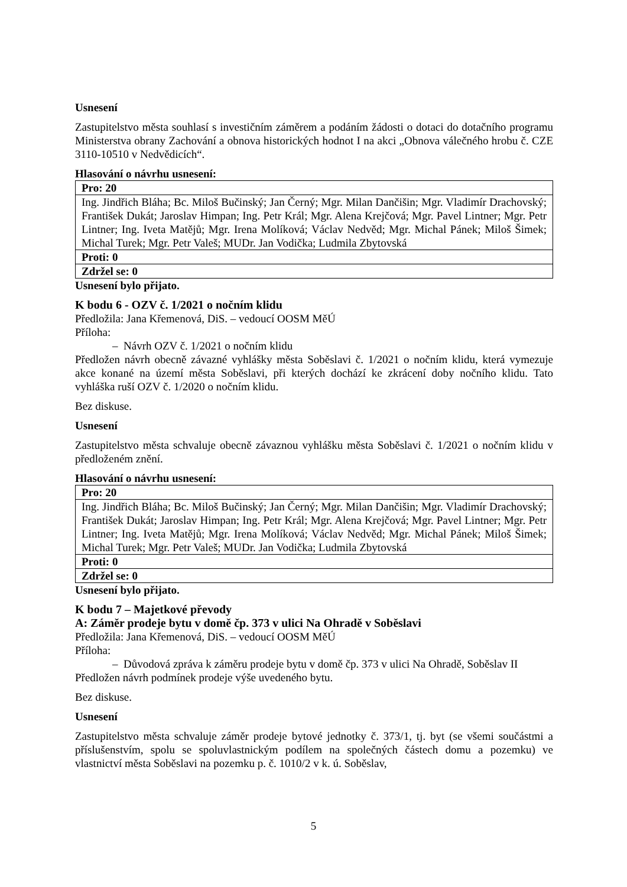Usnesení
Zastupitelstvo města souhlasí s investičním záměrem a podáním žádosti o dotaci do dotačního programu Ministerstva obrany Zachování a obnova historických hodnot I na akci „Obnova válečného hrobu č. CZE 3110-10510 v Nedvědicích“.
Hlasování o návrhu usnesení:
| Pro: 20 |
| Ing. Jindřich Bláha; Bc. Miloš Bučinský; Jan Černý; Mgr. Milan Dančišin; Mgr. Vladimír Drachovský; František Dukát; Jaroslav Himpan; Ing. Petr Král; Mgr. Alena Krejčová; Mgr. Pavel Lintner; Mgr. Petr Lintner; Ing. Iveta Matějů; Mgr. Irena Molíková; Václav Nedvěd; Mgr. Michal Pánek; Miloš Šimek; Michal Turek; Mgr. Petr Valeš; MUDr. Jan Vodička; Ludmila Zbytovská |
| Proti: 0 |
| Zdržel se: 0 |
Usnesení bylo přijato.
K bodu 6 - OZV č. 1/2021 o nočním klidu
Předložila: Jana Křemenová, DiS. – vedoucí OOSM MěÚ
Příloha:
– Návrh OZV č. 1/2021 o nočním klidu
Předložen návrh obecně závazné vyhlášky města Soběslavi č. 1/2021 o nočním klidu, která vymezuje akce konané na území města Soběslavi, při kterých dochází ke zkrácení doby nočního klidu. Tato vyhláška ruší OZV č. 1/2020 o nočním klidu.
Bez diskuse.
Usnesení
Zastupitelstvo města schvaluje obecně závaznou vyhlášku města Soběslavi č. 1/2021 o nočním klidu v předloženém znění.
Hlasování o návrhu usnesení:
| Pro: 20 |
| Ing. Jindřich Bláha; Bc. Miloš Bučinský; Jan Černý; Mgr. Milan Dančišin; Mgr. Vladimír Drachovský; František Dukát; Jaroslav Himpan; Ing. Petr Král; Mgr. Alena Krejčová; Mgr. Pavel Lintner; Mgr. Petr Lintner; Ing. Iveta Matějů; Mgr. Irena Molíková; Václav Nedvěd; Mgr. Michal Pánek; Miloš Šimek; Michal Turek; Mgr. Petr Valeš; MUDr. Jan Vodička; Ludmila Zbytovská |
| Proti: 0 |
| Zdržel se: 0 |
Usnesení bylo přijato.
K bodu 7 – Majetkové převody
A: Záměr prodeje bytu v domě čp. 373 v ulici Na Ohradě v Soběslavi
Předložila: Jana Křemenová, DiS. – vedoucí OOSM MěÚ
Příloha:
– Důvodová zpráva k záměru prodeje bytu v domě čp. 373 v ulici Na Ohradě, Soběslav II
Předložen návrh podmínek prodeje výše uvedeného bytu.
Bez diskuse.
Usnesení
Zastupitelstvo města schvaluje záměr prodeje bytové jednotky č. 373/1, tj. byt (se všemi součástmi a příslušenstvím, spolu se spoluvlastnickým podílem na společných částech domu a pozemku) ve vlastnictví města Soběslavi na pozemku p. č. 1010/2 v k. ú. Soběslav,
5